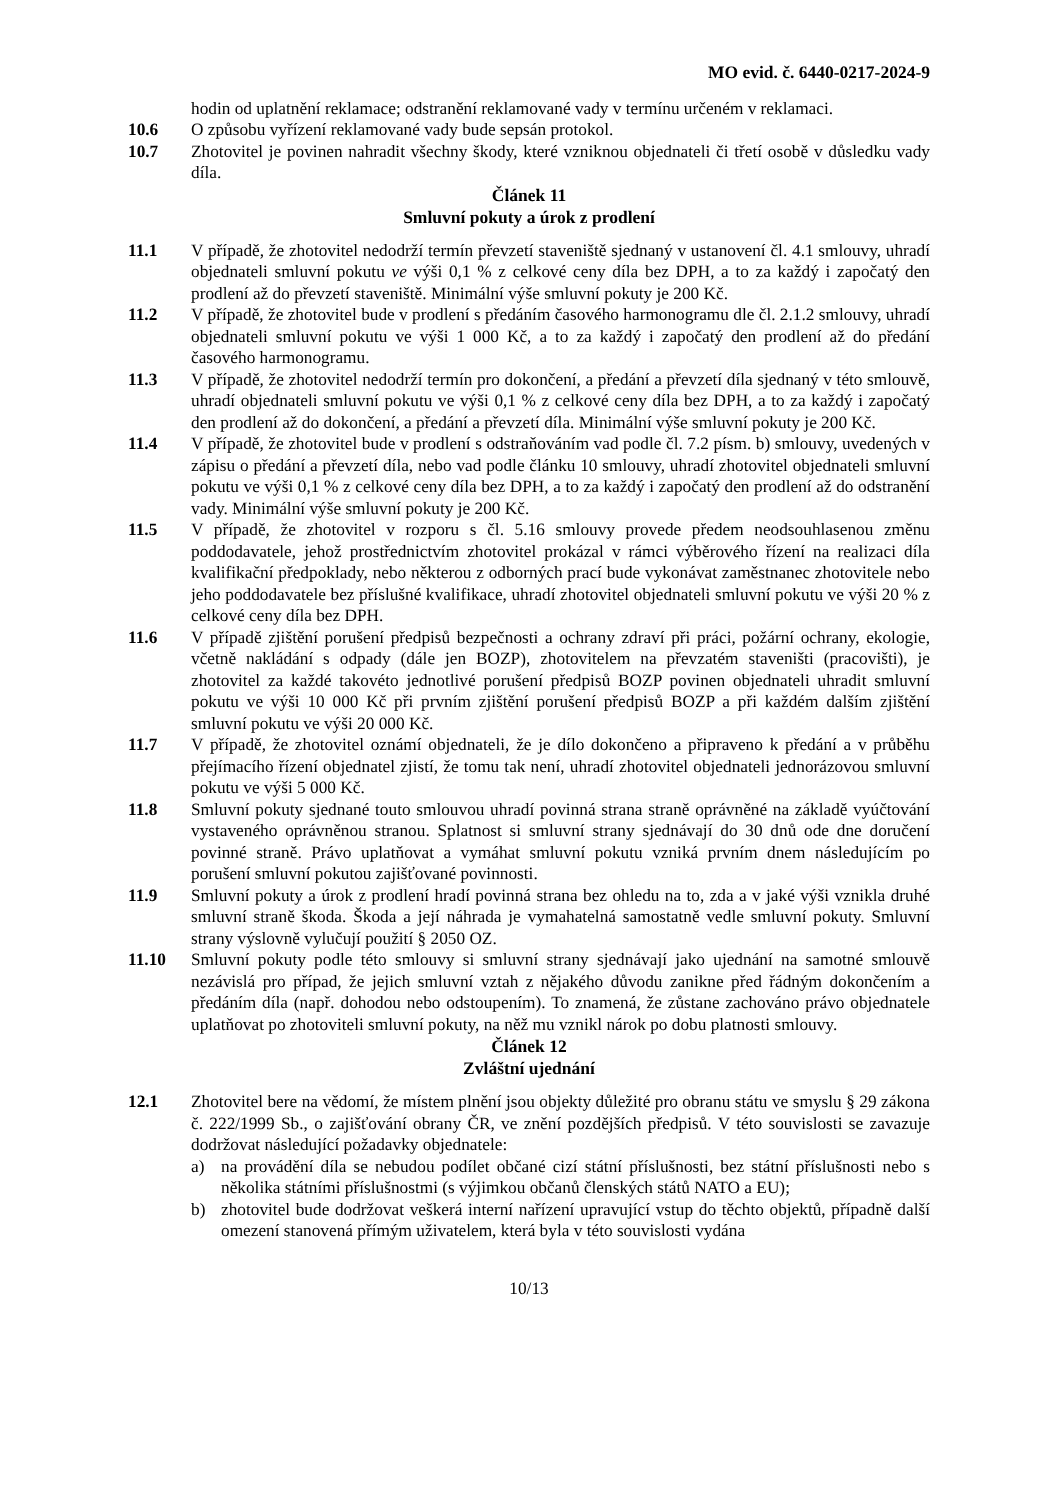MO evid. č. 6440-0217-2024-9
hodin od uplatnění reklamace; odstranění reklamované vady v termínu určeném v reklamaci.
10.6 O způsobu vyřízení reklamované vady bude sepsán protokol.
10.7 Zhotovitel je povinen nahradit všechny škody, které vzniknou objednateli či třetí osobě v důsledku vady díla.
Článek 11
Smluvní pokuty a úrok z prodlení
11.1 V případě, že zhotovitel nedodrží termín převzetí staveniště sjednaný v ustanovení čl. 4.1 smlouvy, uhradí objednateli smluvní pokutu ve výši 0,1 % z celkové ceny díla bez DPH, a to za každý i započatý den prodlení až do převzetí staveniště. Minimální výše smluvní pokuty je 200 Kč.
11.2 V případě, že zhotovitel bude v prodlení s předáním časového harmonogramu dle čl. 2.1.2 smlouvy, uhradí objednateli smluvní pokutu ve výši 1 000 Kč, a to za každý i započatý den prodlení až do předání časového harmonogramu.
11.3 V případě, že zhotovitel nedodrží termín pro dokončení, a předání a převzetí díla sjednaný v této smlouvě, uhradí objednateli smluvní pokutu ve výši 0,1 % z celkové ceny díla bez DPH, a to za každý i započatý den prodlení až do dokončení, a předání a převzetí díla. Minimální výše smluvní pokuty je 200 Kč.
11.4 V případě, že zhotovitel bude v prodlení s odstraňováním vad podle čl. 7.2 písm. b) smlouvy, uvedených v zápisu o předání a převzetí díla, nebo vad podle článku 10 smlouvy, uhradí zhotovitel objednateli smluvní pokutu ve výši 0,1 % z celkové ceny díla bez DPH, a to za každý i započatý den prodlení až do odstranění vady. Minimální výše smluvní pokuty je 200 Kč.
11.5 V případě, že zhotovitel v rozporu s čl. 5.16 smlouvy provede předem neodsouhlasenou změnu poddodavatele, jehož prostřednictvím zhotovitel prokázal v rámci výběrového řízení na realizaci díla kvalifikační předpoklady, nebo některou z odborných prací bude vykonávat zaměstnanec zhotovitele nebo jeho poddodavatele bez příslušné kvalifikace, uhradí zhotovitel objednateli smluvní pokutu ve výši 20 % z celkové ceny díla bez DPH.
11.6 V případě zjištění porušení předpisů bezpečnosti a ochrany zdraví při práci, požární ochrany, ekologie, včetně nakládání s odpady (dále jen BOZP), zhotovitelem na převzatém staveništi (pracovišti), je zhotovitel za každé takovéto jednotlivé porušení předpisů BOZP povinen objednateli uhradit smluvní pokutu ve výši 10 000 Kč při prvním zjištění porušení předpisů BOZP a při každém dalším zjištění smluvní pokutu ve výši 20 000 Kč.
11.7 V případě, že zhotovitel oznámí objednateli, že je dílo dokončeno a připraveno k předání a v průběhu přejímacího řízení objednatel zjistí, že tomu tak není, uhradí zhotovitel objednateli jednorázovou smluvní pokutu ve výši 5 000 Kč.
11.8 Smluvní pokuty sjednané touto smlouvou uhradí povinná strana straně oprávněné na základě vyúčtování vystaveného oprávněnou stranou. Splatnost si smluvní strany sjednávají do 30 dnů ode dne doručení povinné straně. Právo uplatňovat a vymáhat smluvní pokutu vzniká prvním dnem následujícím po porušení smluvní pokutou zajišťované povinnosti.
11.9 Smluvní pokuty a úrok z prodlení hradí povinná strana bez ohledu na to, zda a v jaké výši vznikla druhé smluvní straně škoda. Škoda a její náhrada je vymahatelná samostatně vedle smluvní pokuty. Smluvní strany výslovně vylučují použití § 2050 OZ.
11.10 Smluvní pokuty podle této smlouvy si smluvní strany sjednávají jako ujednání na samotné smlouvě nezávislá pro případ, že jejich smluvní vztah z nějakého důvodu zanikne před řádným dokončením a předáním díla (např. dohodou nebo odstoupením). To znamená, že zůstane zachováno právo objednatele uplatňovat po zhotoviteli smluvní pokuty, na něž mu vznikl nárok po dobu platnosti smlouvy.
Článek 12
Zvláštní ujednání
12.1 Zhotovitel bere na vědomí, že místem plnění jsou objekty důležité pro obranu státu ve smyslu § 29 zákona č. 222/1999 Sb., o zajišťování obrany ČR, ve znění pozdějších předpisů. V této souvislosti se zavazuje dodržovat následující požadavky objednatele:
a) na provádění díla se nebudou podílet občané cizí státní příslušnosti, bez státní příslušnosti nebo s několika státními příslušnostmi (s výjimkou občanů členských států NATO a EU);
b) zhotovitel bude dodržovat veškerá interní nařízení upravující vstup do těchto objektů, případně další omezení stanovená přímým uživatelem, která byla v této souvislosti vydána
10/13